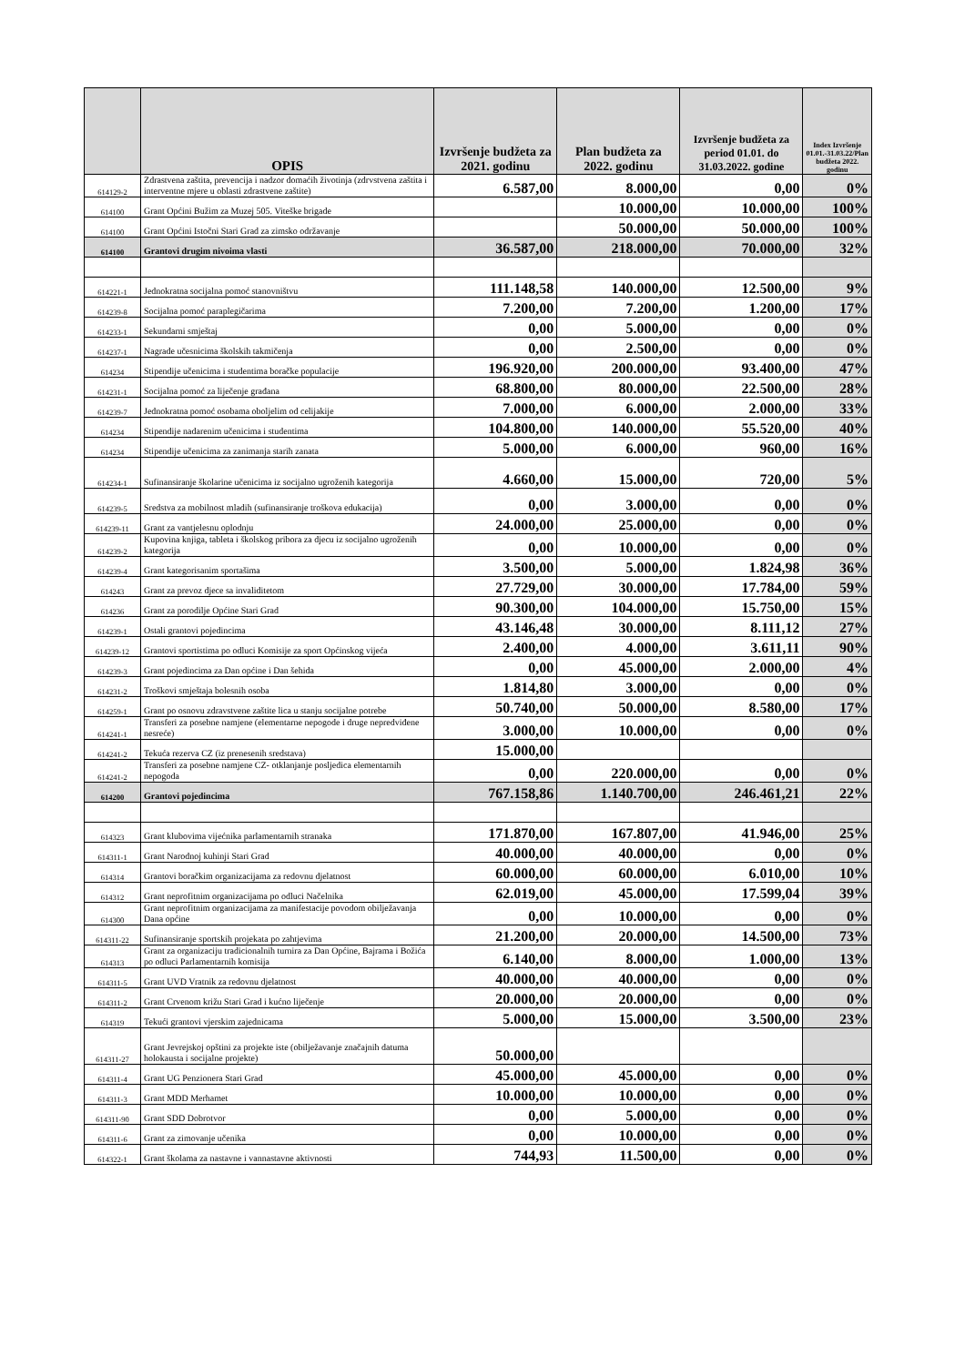| | OPIS | Izvršenje budžeta za 2021. godinu | Plan budžeta za 2022. godinu | Izvršenje budžeta za period 01.01. do 31.03.2022. godine | Index Izvršenje 01.01.-31.03.22/Plan budžeta 2022. godinu |
| --- | --- | --- | --- | --- | --- |
| 614129-2 | Zdrastvena zaštita, prevencija i nadzor domaćih životinja (zdrvstvena zaštita i interventne mjere u oblasti zdrastvene zaštite) | 6.587,00 | 8.000,00 | 0,00 | 0% |
| 614100 | Grant Općini Bužim za Muzej 505. Viteške brigade | | 10.000,00 | 10.000,00 | 100% |
| 614100 | Grant Općini Istočni Stari Grad za zimsko održavanje | | 50.000,00 | 50.000,00 | 100% |
| 614100 | Grantovi drugim nivoima vlasti | 36.587,00 | 218.000,00 | 70.000,00 | 32% |
| 614221-1 | Jednokratna socijalna pomoć stanovništvu | 111.148,58 | 140.000,00 | 12.500,00 | 9% |
| 614239-8 | Socijalna pomoć paraplegičarima | 7.200,00 | 7.200,00 | 1.200,00 | 17% |
| 614233-1 | Sekundarni smještaj | 0,00 | 5.000,00 | 0,00 | 0% |
| 614237-1 | Nagrade učesnicima školskih takmičenja | 0,00 | 2.500,00 | 0,00 | 0% |
| 614234 | Stipendije učenicima i studentima boračke populacije | 196.920,00 | 200.000,00 | 93.400,00 | 47% |
| 614231-1 | Socijalna pomoć za liječenje građana | 68.800,00 | 80.000,00 | 22.500,00 | 28% |
| 614239-7 | Jednokratna pomoć osobama oboljelim od celijakije | 7.000,00 | 6.000,00 | 2.000,00 | 33% |
| 614234 | Stipendije nadarenim učenicima i studentima | 104.800,00 | 140.000,00 | 55.520,00 | 40% |
| 614234 | Stipendije učenicima za zanimanja starih zanata | 5.000,00 | 6.000,00 | 960,00 | 16% |
| 614234-1 | Sufinansiranje školarine učenicima iz socijalno ugroženih kategorija | 4.660,00 | 15.000,00 | 720,00 | 5% |
| 614239-5 | Sredstva za mobilnost mladih (sufinansiranje troškova edukacija) | 0,00 | 3.000,00 | 0,00 | 0% |
| 614239-11 | Grant za vantjelesnu oplodnju | 24.000,00 | 25.000,00 | 0,00 | 0% |
| 614239-2 | Kupovina knjiga, tableta i školskog pribora za djecu iz socijalno ugroženih kategorija | 0,00 | 10.000,00 | 0,00 | 0% |
| 614239-4 | Grant kategorisanim sportašima | 3.500,00 | 5.000,00 | 1.824,98 | 36% |
| 614243 | Grant za prevoz djece sa invaliditetom | 27.729,00 | 30.000,00 | 17.784,00 | 59% |
| 614236 | Grant za porodilje Općine Stari Grad | 90.300,00 | 104.000,00 | 15.750,00 | 15% |
| 614239-1 | Ostali grantovi pojedincima | 43.146,48 | 30.000,00 | 8.111,12 | 27% |
| 614239-12 | Grantovi sportistima po odluci Komisije za sport Općinskog vijeća | 2.400,00 | 4.000,00 | 3.611,11 | 90% |
| 614239-3 | Grant pojedincima za Dan općine i Dan šehida | 0,00 | 45.000,00 | 2.000,00 | 4% |
| 614231-2 | Troškovi smještaja bolesnih osoba | 1.814,80 | 3.000,00 | 0,00 | 0% |
| 614259-1 | Grant po osnovu zdravstvene zaštite lica u stanju socijalne potrebe | 50.740,00 | 50.000,00 | 8.580,00 | 17% |
| 614241-1 | Transferi za posebne namjene (elementarne nepogode i druge nepredviđene nesreće) | 3.000,00 | 10.000,00 | 0,00 | 0% |
| 614241-2 | Tekuća rezerva CZ (iz prenesenih sredstava) | 15.000,00 | | | |
| 614241-2 | Transferi za posebne namjene CZ- otklanjanje posljedica elementarnih nepogoda | 0,00 | 220.000,00 | 0,00 | 0% |
| 614200 | Grantovi pojedincima | 767.158,86 | 1.140.700,00 | 246.461,21 | 22% |
| 614323 | Grant klubovima vijećnika parlamentarnih stranaka | 171.870,00 | 167.807,00 | 41.946,00 | 25% |
| 614311-1 | Grant Narodnoj kuhinji Stari Grad | 40.000,00 | 40.000,00 | 0,00 | 0% |
| 614314 | Grantovi boračkim organizacijama za redovnu djelatnost | 60.000,00 | 60.000,00 | 6.010,00 | 10% |
| 614312 | Grant neprofitnim organizacijama po odluci Načelnika | 62.019,00 | 45.000,00 | 17.599,04 | 39% |
| 614300 | Grant neprofitnim organizacijama za manifestacije povodom obilježavanja Dana općine | 0,00 | 10.000,00 | 0,00 | 0% |
| 614311-22 | Sufinansiranje sportskih projekata po zahtjevima | 21.200,00 | 20.000,00 | 14.500,00 | 73% |
| 614313 | Grant za organizaciju tradicionalnih turnira za Dan Općine, Bajrama i Božića po odluci Parlamentarnih komisija | 6.140,00 | 8.000,00 | 1.000,00 | 13% |
| 614311-5 | Grant UVD Vratnik za redovnu djelatnost | 40.000,00 | 40.000,00 | 0,00 | 0% |
| 614311-2 | Grant Crvenom križu Stari Grad i kućno liječenje | 20.000,00 | 20.000,00 | 0,00 | 0% |
| 614319 | Tekući grantovi vjerskim zajednicama | 5.000,00 | 15.000,00 | 3.500,00 | 23% |
| 614311-27 | Grant Jevrejskoj opštini za projekte iste (obilježavanje značajnih datuma holokausta i socijalne projekte) | 50.000,00 | | | |
| 614311-4 | Grant UG Penzionera Stari Grad | 45.000,00 | 45.000,00 | 0,00 | 0% |
| 614311-3 | Grant MDD Merhamet | 10.000,00 | 10.000,00 | 0,00 | 0% |
| 614311-90 | Grant SDD Dobrotvor | 0,00 | 5.000,00 | 0,00 | 0% |
| 614311-6 | Grant za zimovanje učenika | 0,00 | 10.000,00 | 0,00 | 0% |
| 614322-1 | Grant školama za nastavne i vannastavne aktivnosti | 744,93 | 11.500,00 | 0,00 | 0% |